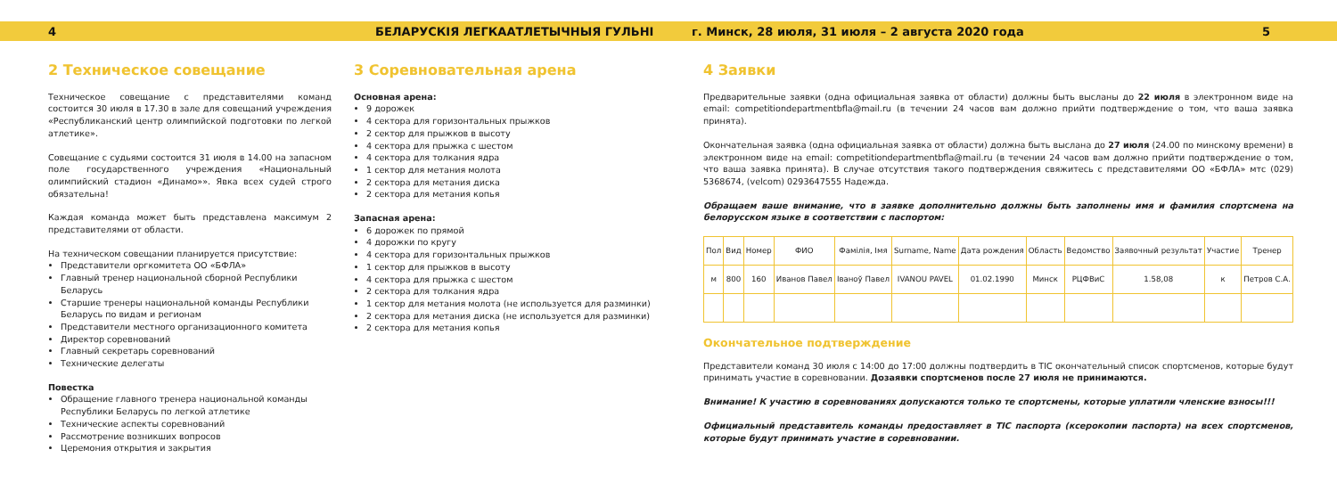4 БЕЛАРУСКІЯ ЛЕГКААТЛЕТЫЧНЫЯ ГУЛЬНІ г. Минск, 28 июля, 31 июля – 2 августа 2020 года 5
2 Техническое совещание
Техническое совещание с представителями команд состоится 30 июля в 17.30 в зале для совещаний учреждения «Республиканский центр олимпийской подготовки по легкой атлетике».
Совещание с судьями состоится 31 июля в 14.00 на запасном поле государственного учреждения «Национальный олимпийский стадион «Динамо»». Явка всех судей строго обязательна!
Каждая команда может быть представлена максимум 2 представителями от области.
На техническом совещании планируется присутствие:
Представители оргкомитета ОО «БФЛА»
Главный тренер национальной сборной Республики Беларусь
Старшие тренеры национальной команды Республики Беларусь по видам и регионам
Представители местного организационного комитета
Директор соревнований
Главный секретарь соревнований
Технические делегаты
Повестка
Обращение главного тренера национальной команды Республики Беларусь по легкой атлетике
Технические аспекты соревнований
Рассмотрение возникших вопросов
Церемония открытия и закрытия
3 Соревновательная арена
Основная арена:
9 дорожек
4 сектора для горизонтальных прыжков
2 сектор для прыжков в высоту
4 сектора для прыжка с шестом
4 сектора для толкания ядра
1 сектор для метания молота
2 сектора для метания диска
2 сектора для метания копья
Запасная арена:
6 дорожек по прямой
4 дорожки по кругу
4 сектора для горизонтальных прыжков
1 сектор для прыжков в высоту
4 сектора для прыжка с шестом
2 сектора для толкания ядра
1 сектор для метания молота (не используется для разминки)
2 сектора для метания диска (не используется для разминки)
2 сектора для метания копья
4 Заявки
Предварительные заявки (одна официальная заявка от области) должны быть высланы до 22 июля в электронном виде на email: competitiondepartmentbfla@mail.ru (в течении 24 часов вам должно прийти подтверждение о том, что ваша заявка принята).
Окончательная заявка (одна официальная заявка от области) должна быть выслана до 27 июля (24.00 по минскому времени) в электронном виде на email: competitiondepartmentbfla@mail.ru (в течении 24 часов вам должно прийти подтверждение о том, что ваша заявка принята). В случае отсутствия такого подтверждения свяжитесь с представителями ОО «БФЛА» мтс (029) 5368674, (velcom) 0293647555 Надежда.
Обращаем ваше внимание, что в заявке дополнительно должны быть заполнены имя и фамилия спортсмена на белорусском языке в соответствии с паспортом:
| Пол | Вид | Номер | ФИО | Фамілія, Імя | Surname, Name | Дата рождения | Область | Ведомство | Заявочный результат | Участие | Тренер |
| --- | --- | --- | --- | --- | --- | --- | --- | --- | --- | --- | --- |
| м | 800 | 160 | Иванов Павел | Іваноў Павел | IVANOU PAVEL | 01.02.1990 | Минск | РЦФВиС | 1.58,08 | к | Петров С.А. |
Окончательное подтверждение
Представители команд 30 июля с 14:00 до 17:00 должны подтвердить в TIC окончательный список спортсменов, которые будут принимать участие в соревновании. Дозаявки спортсменов после 27 июля не принимаются.
Внимание! К участию в соревнованиях допускаются только те спортсмены, которые уплатили членские взносы!!!
Официальный представитель команды предоставляет в TIC паспорта (ксерокопии паспорта) на всех спортсменов, которые будут принимать участие в соревновании.